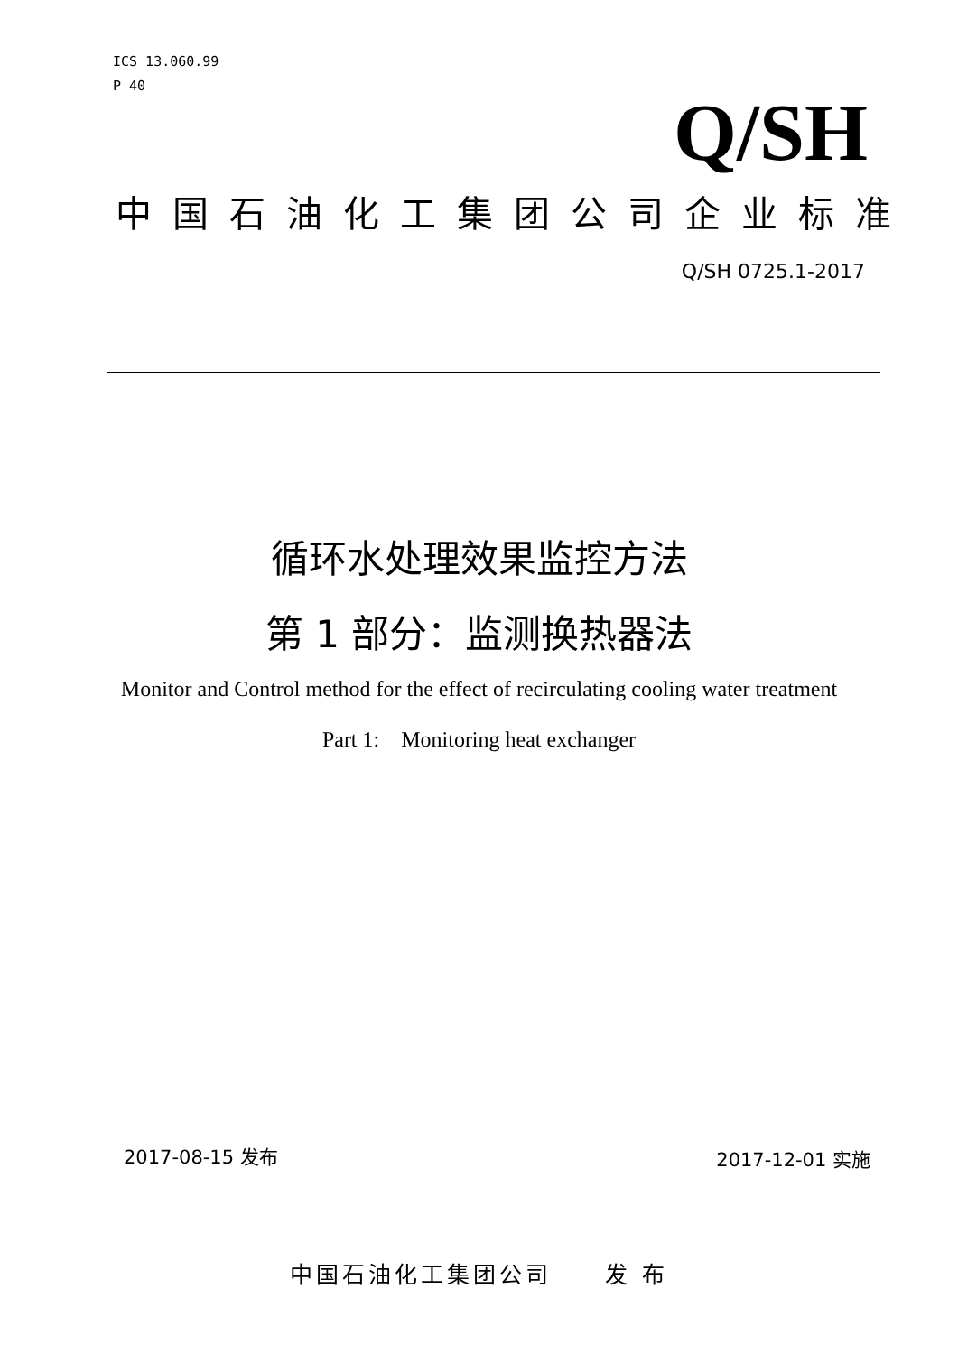ICS 13.060.99
P 40
Q/SH
中国石油化工集团公司企业标准
Q/SH 0725.1-2017
循环水处理效果监控方法
第 1 部分：监测换热器法
Monitor and Control method for the effect of recirculating cooling water treatment
Part 1: Monitoring heat exchanger
2017-08-15 发布 2017-12-01 实施
中国石油化工集团公司 发 布